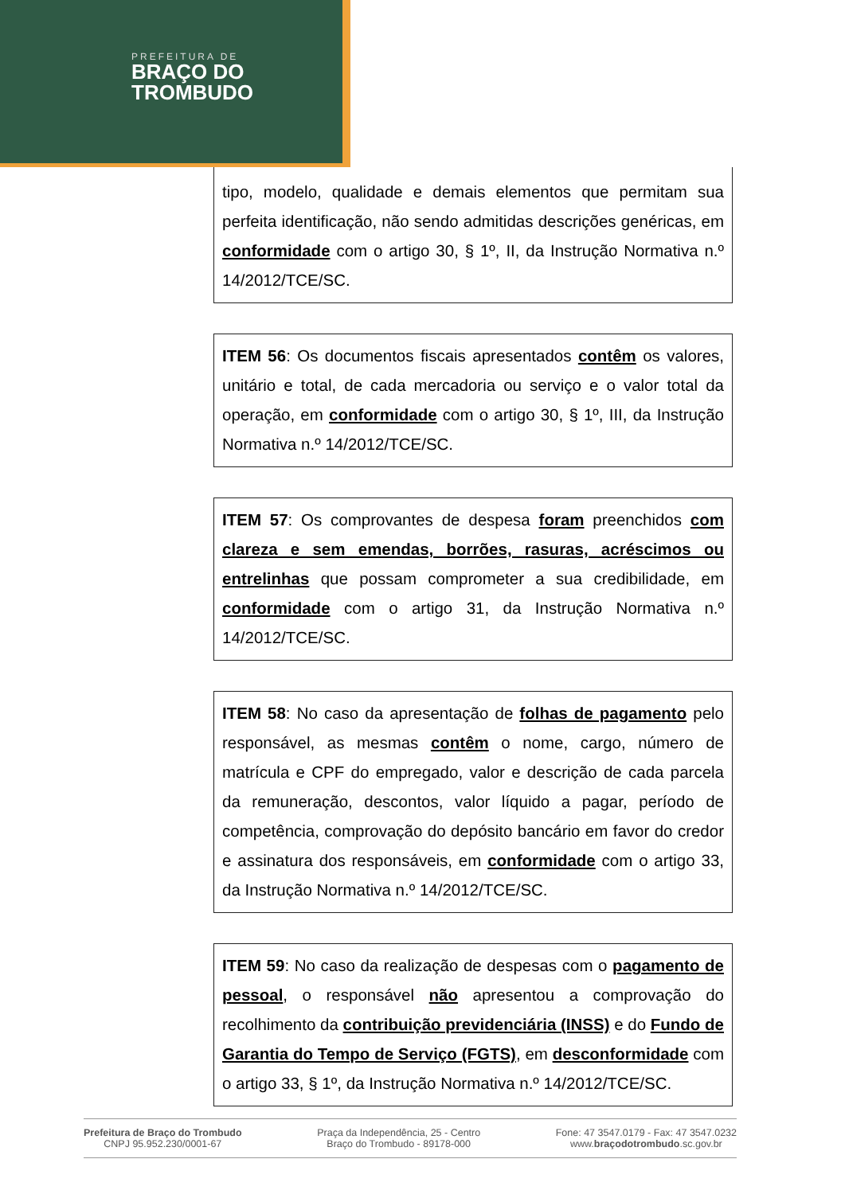PREFEITURA DE
BRAÇO DO
TROMBUDO
tipo, modelo, qualidade e demais elementos que permitam sua perfeita identificação, não sendo admitidas descrições genéricas, em conformidade com o artigo 30, § 1º, II, da Instrução Normativa n.º 14/2012/TCE/SC.
ITEM 56: Os documentos fiscais apresentados contêm os valores, unitário e total, de cada mercadoria ou serviço e o valor total da operação, em conformidade com o artigo 30, § 1º, III, da Instrução Normativa n.º 14/2012/TCE/SC.
ITEM 57: Os comprovantes de despesa foram preenchidos com clareza e sem emendas, borrões, rasuras, acréscimos ou entrelinhas que possam comprometer a sua credibilidade, em conformidade com o artigo 31, da Instrução Normativa n.º 14/2012/TCE/SC.
ITEM 58: No caso da apresentação de folhas de pagamento pelo responsável, as mesmas contêm o nome, cargo, número de matrícula e CPF do empregado, valor e descrição de cada parcela da remuneração, descontos, valor líquido a pagar, período de competência, comprovação do depósito bancário em favor do credor e assinatura dos responsáveis, em conformidade com o artigo 33, da Instrução Normativa n.º 14/2012/TCE/SC.
ITEM 59: No caso da realização de despesas com o pagamento de pessoal, o responsável não apresentou a comprovação do recolhimento da contribuição previdenciária (INSS) e do Fundo de Garantia do Tempo de Serviço (FGTS), em desconformidade com o artigo 33, § 1º, da Instrução Normativa n.º 14/2012/TCE/SC.
Prefeitura de Braço do Trombudo
CNPJ 95.952.230/0001-67
Praça da Independência, 25 - Centro
Braço do Trombudo - 89178-000
Fone: 47 3547.0179 - Fax: 47 3547.0232
www.braçodotrombudo.sc.gov.br